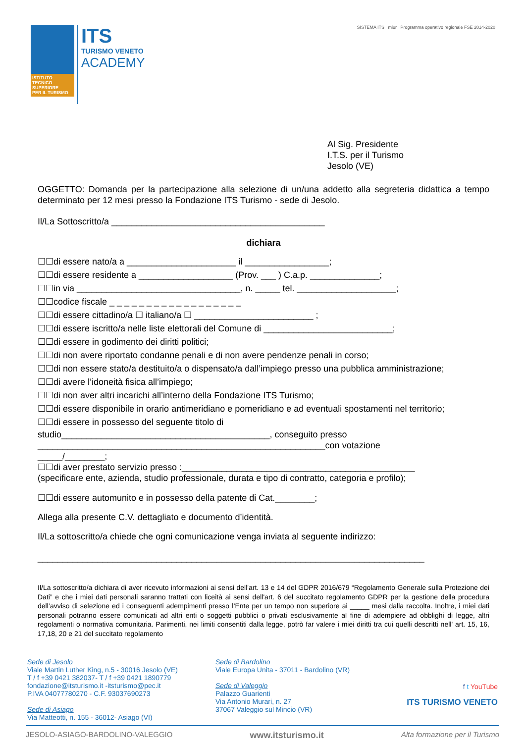ISTITUTO
TECNICO
SUPERIORE
PER IL TURISMO
ITS
TURISMO VENETO
ACADEMY
SISTEMA ITS miur Programma operativo regionale FSE 2014-2020
Al Sig. Presidente
I.T.S. per il Turismo
Jesolo (VE)
OGGETTO: Domanda per la partecipazione alla selezione di un/una addetto alla segreteria didattica a tempo determinato per 12 mesi presso la Fondazione ITS Turismo - sede di Jesolo.
Il/La Sottoscritto/a ___________________________________________
dichiara
☐☐di essere nato/a a ______________________ il _________________;
☐☐di essere residente a ___________________ (Prov. ___ ) C.a.p. ______________;
☐☐in via _________________________________, n. _____ tel. ____________________;
☐☐codice fiscale _ _ _ _ _ _ _ _ _ _ _ _ _ _ _ _ _ _
☐☐di essere cittadino/a ☐ italiano/a ☐ ________________________ ;
☐☐di essere iscritto/a nelle liste elettorali del Comune di __________________________;
☐☐di essere in godimento dei diritti politici;
☐☐di non avere riportato condanne penali e di non avere pendenze penali in corso;
☐☐di non essere stato/a destituito/a o dispensato/a dall’impiego presso una pubblica amministrazione;
☐☐di avere l’idoneità fisica all’impiego;
☐☐di non aver altri incarichi all’interno della Fondazione ITS Turismo;
☐☐di essere disponibile in orario antimeridiano e pomeridiano e ad eventuali spostamenti nel territorio;
☐☐di essere in possesso del seguente titolo di
studio__________________________________________, conseguito presso
__________________________________________________________con votazione
_____/________;
☐☐di aver prestato servizio presso :_______________________________________________
(specificare ente, azienda, studio professionale, durata e tipo di contratto, categoria e profilo);
☐☐di essere automunito e in possesso della patente di Cat.________;
Allega alla presente C.V. dettagliato e documento d’identità.
Il/La sottoscritto/a chiede che ogni comunicazione venga inviata al seguente indirizzo:
______________________________________________________________________________
Il/La sottoscritto/a dichiara di aver ricevuto informazioni ai sensi dell'art. 13 e 14 del GDPR 2016/679 “Regolamento Generale sulla Protezione dei Dati” e che i miei dati personali saranno trattati con liceità ai sensi dell'art. 6 del succitato regolamento GDPR per la gestione della procedura dell’avviso di selezione ed i conseguenti adempimenti presso l’Ente per un tempo non superiore ai _____ mesi dalla raccolta. Inoltre, i miei dati personali potranno essere comunicati ad altri enti o soggetti pubblici o privati esclusivamente al fine di adempiere ad obblighi di legge, altri regolamenti o normativa comunitaria. Parimenti, nei limiti consentiti dalla legge, potrò far valere i miei diritti tra cui quelli descritti nell' art. 15, 16, 17,18, 20 e 21 del succitato regolamento
Sede di Jesolo
Viale Martin Luther King, n.5 - 30016 Jesolo (VE)
T / f +39 0421 382037- T / f +39 0421 1890779
fondazione@itsturismo.it -itsturismo@pec.it
P.IVA 04077780270 - C.F. 93037690273
Sede di Asiago
Via Matteotti, n. 155 - 36012- Asiago (VI)
Sede di Bardolino
Viale Europa Unita - 37011 - Bardolino (VR)
Sede di Valeggio
Palazzo Guarienti
Via Antonio Murari, n. 27
37067 Valeggio sul Mincio (VR)
f t YouTube
ITS TURISMO VENETO
JESOLO-ASIAGO-BARDOLINO-VALEGGIO www.itsturismo.it Alta formazione per il Turismo